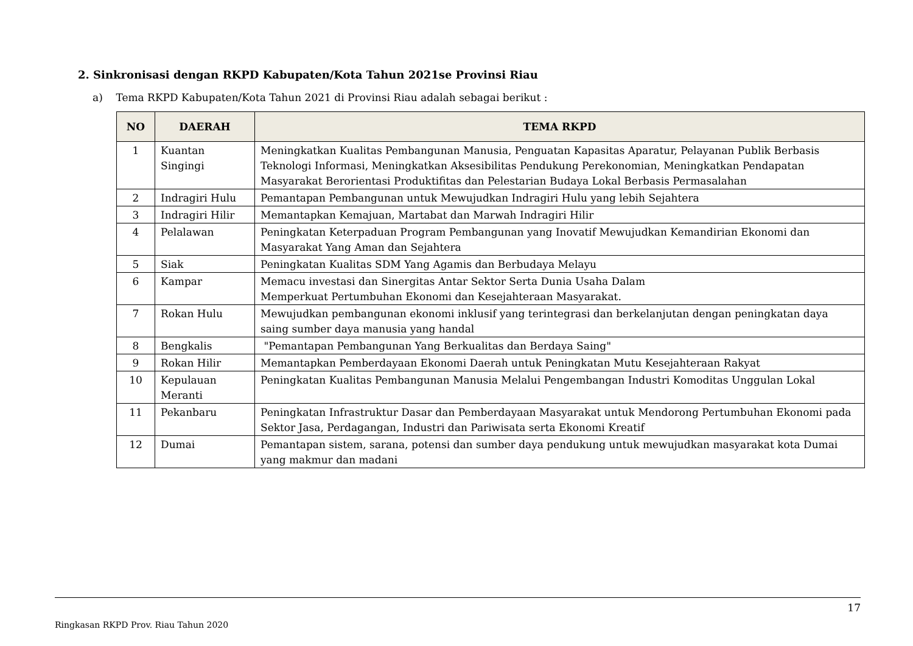2. Sinkronisasi dengan RKPD Kabupaten/Kota Tahun 2021se Provinsi Riau
a) Tema RKPD Kabupaten/Kota Tahun 2021 di Provinsi Riau adalah sebagai berikut :
| NO | DAERAH | TEMA RKPD |
| --- | --- | --- |
| 1 | Kuantan Singingi | Meningkatkan Kualitas Pembangunan Manusia, Penguatan Kapasitas Aparatur, Pelayanan Publik Berbasis Teknologi Informasi, Meningkatkan Aksesibilitas Pendukung Perekonomian, Meningkatkan Pendapatan Masyarakat Berorientasi Produktifitas dan Pelestarian Budaya Lokal Berbasis Permasalahan |
| 2 | Indragiri Hulu | Pemantapan Pembangunan untuk Mewujudkan Indragiri Hulu yang lebih Sejahtera |
| 3 | Indragiri Hilir | Memantapkan Kemajuan, Martabat dan Marwah Indragiri Hilir |
| 4 | Pelalawan | Peningkatan Keterpaduan Program Pembangunan yang Inovatif Mewujudkan Kemandirian Ekonomi dan Masyarakat Yang Aman dan Sejahtera |
| 5 | Siak | Peningkatan Kualitas SDM Yang Agamis dan Berbudaya Melayu |
| 6 | Kampar | Memacu investasi dan Sinergitas Antar Sektor Serta Dunia Usaha Dalam Memperkuat Pertumbuhan Ekonomi dan Kesejahteraan Masyarakat. |
| 7 | Rokan Hulu | Mewujudkan pembangunan ekonomi inklusif yang terintegrasi dan berkelanjutan dengan peningkatan daya saing sumber daya manusia yang handal |
| 8 | Bengkalis | "Pemantapan Pembangunan Yang Berkualitas dan Berdaya Saing" |
| 9 | Rokan Hilir | Memantapkan Pemberdayaan Ekonomi Daerah untuk Peningkatan Mutu Kesejahteraan Rakyat |
| 10 | Kepulauan Meranti | Peningkatan Kualitas Pembangunan Manusia Melalui Pengembangan Industri Komoditas Unggulan Lokal |
| 11 | Pekanbaru | Peningkatan Infrastruktur Dasar dan Pemberdayaan Masyarakat untuk Mendorong Pertumbuhan Ekonomi pada Sektor Jasa, Perdagangan, Industri dan Pariwisata serta Ekonomi Kreatif |
| 12 | Dumai | Pemantapan sistem, sarana, potensi dan sumber daya pendukung untuk mewujudkan masyarakat kota Dumai yang makmur dan madani |
17
Ringkasan RKPD Prov. Riau Tahun 2020